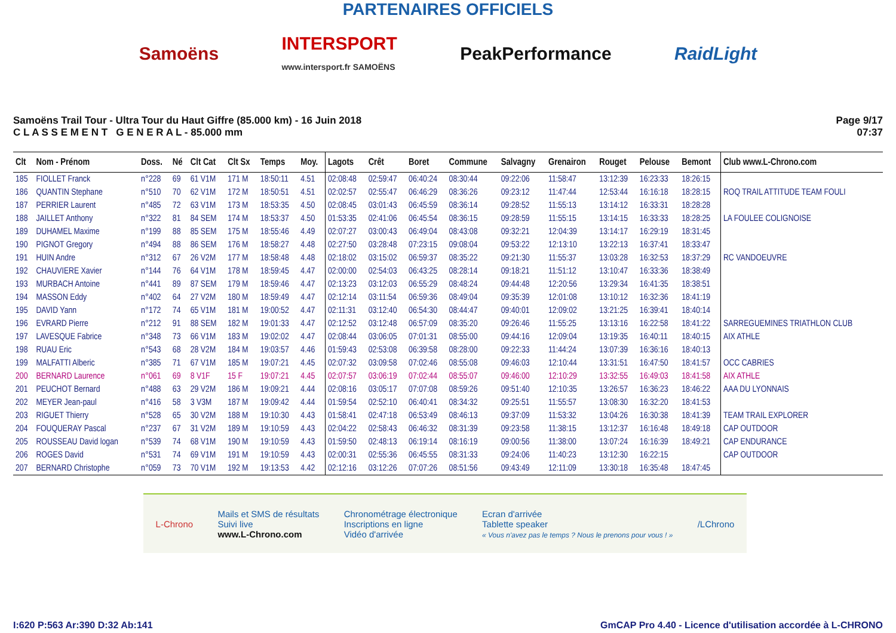PARTENAIRES OFFICIELS
Samoëns INTERSPORT
www.intersport.fr SAMOËNS PeakPerformance RaidLight
Samoëns Trail Tour - Ultra Tour du Haut Giffre (85.000 km) - 16 Juin 2018
C L A S S E M E N T G E N E R A L - 85.000 mm
Page 9/17
07:37
| Clt | Nom - Prénom | Doss. | Né | Clt Cat | Clt Sx | Temps | Moy. | Lagots | Crêt | Boret | Commune | Salvagny | Grenairon | Rouget | Pelouse | Bemont | Club www.L-Chrono.com |
| --- | --- | --- | --- | --- | --- | --- | --- | --- | --- | --- | --- | --- | --- | --- | --- | --- | --- |
| 185 | FIOLLET Franck | n°228 | 69 | 61 V1M | 171 M | 18:50:11 | 4.51 | 02:08:48 | 02:59:47 | 06:40:24 | 08:30:44 | 09:22:06 | 11:58:47 | 13:12:39 | 16:23:33 | 18:26:15 | |
| 186 | QUANTIN Stephane | n°510 | 70 | 62 V1M | 172 M | 18:50:51 | 4.51 | 02:02:57 | 02:55:47 | 06:46:29 | 08:36:26 | 09:23:12 | 11:47:44 | 12:53:44 | 16:16:18 | 18:28:15 | ROQ TRAIL ATTITUDE TEAM FOULI |
| 187 | PERRIER Laurent | n°485 | 72 | 63 V1M | 173 M | 18:53:35 | 4.50 | 02:08:45 | 03:01:43 | 06:45:59 | 08:36:14 | 09:28:52 | 11:55:13 | 13:14:12 | 16:33:31 | 18:28:28 | |
| 188 | JAILLET Anthony | n°322 | 81 | 84 SEM | 174 M | 18:53:37 | 4.50 | 01:53:35 | 02:41:06 | 06:45:54 | 08:36:15 | 09:28:59 | 11:55:15 | 13:14:15 | 16:33:33 | 18:28:25 | LA FOULEE COLIGNOISE |
| 189 | DUHAMEL Maxime | n°199 | 88 | 85 SEM | 175 M | 18:55:46 | 4.49 | 02:07:27 | 03:00:43 | 06:49:04 | 08:43:08 | 09:32:21 | 12:04:39 | 13:14:17 | 16:29:19 | 18:31:45 | |
| 190 | PIGNOT Gregory | n°494 | 88 | 86 SEM | 176 M | 18:58:27 | 4.48 | 02:27:50 | 03:28:48 | 07:23:15 | 09:08:04 | 09:53:22 | 12:13:10 | 13:22:13 | 16:37:41 | 18:33:47 | |
| 191 | HUIN Andre | n°312 | 67 | 26 V2M | 177 M | 18:58:48 | 4.48 | 02:18:02 | 03:15:02 | 06:59:37 | 08:35:22 | 09:21:30 | 11:55:37 | 13:03:28 | 16:32:53 | 18:37:29 | RC VANDOEUVRE |
| 192 | CHAUVIERE Xavier | n°144 | 76 | 64 V1M | 178 M | 18:59:45 | 4.47 | 02:00:00 | 02:54:03 | 06:43:25 | 08:28:14 | 09:18:21 | 11:51:12 | 13:10:47 | 16:33:36 | 18:38:49 | |
| 193 | MURBACH Antoine | n°441 | 89 | 87 SEM | 179 M | 18:59:46 | 4.47 | 02:13:23 | 03:12:03 | 06:55:29 | 08:48:24 | 09:44:48 | 12:20:56 | 13:29:34 | 16:41:35 | 18:38:51 | |
| 194 | MASSON Eddy | n°402 | 64 | 27 V2M | 180 M | 18:59:49 | 4.47 | 02:12:14 | 03:11:54 | 06:59:36 | 08:49:04 | 09:35:39 | 12:01:08 | 13:10:12 | 16:32:36 | 18:41:19 | |
| 195 | DAVID Yann | n°172 | 74 | 65 V1M | 181 M | 19:00:52 | 4.47 | 02:11:31 | 03:12:40 | 06:54:30 | 08:44:47 | 09:40:01 | 12:09:02 | 13:21:25 | 16:39:41 | 18:40:14 | |
| 196 | EVRARD Pierre | n°212 | 91 | 88 SEM | 182 M | 19:01:33 | 4.47 | 02:12:52 | 03:12:48 | 06:57:09 | 08:35:20 | 09:26:46 | 11:55:25 | 13:13:16 | 16:22:58 | 18:41:22 | SARREGUEMINES TRIATHLON CLUB |
| 197 | LAVESQUE Fabrice | n°348 | 73 | 66 V1M | 183 M | 19:02:02 | 4.47 | 02:08:44 | 03:06:05 | 07:01:31 | 08:55:00 | 09:44:16 | 12:09:04 | 13:19:35 | 16:40:11 | 18:40:15 | AIX ATHLE |
| 198 | RUAU Eric | n°543 | 68 | 28 V2M | 184 M | 19:03:57 | 4.46 | 01:59:43 | 02:53:08 | 06:39:58 | 08:28:00 | 09:22:33 | 11:44:24 | 13:07:39 | 16:36:16 | 18:40:13 | |
| 199 | MALFATTI Alberic | n°385 | 71 | 67 V1M | 185 M | 19:07:21 | 4.45 | 02:07:32 | 03:09:58 | 07:02:46 | 08:55:08 | 09:46:03 | 12:10:44 | 13:31:51 | 16:47:50 | 18:41:57 | OCC CABRIES |
| 200 | BERNARD Laurence | n°061 | 69 | 8 V1F | 15 F | 19:07:21 | 4.45 | 02:07:57 | 03:06:19 | 07:02:44 | 08:55:07 | 09:46:00 | 12:10:29 | 13:32:55 | 16:49:03 | 18:41:58 | AIX ATHLE |
| 201 | PEUCHOT Bernard | n°488 | 63 | 29 V2M | 186 M | 19:09:21 | 4.44 | 02:08:16 | 03:05:17 | 07:07:08 | 08:59:26 | 09:51:40 | 12:10:35 | 13:26:57 | 16:36:23 | 18:46:22 | AAA DU LYONNAIS |
| 202 | MEYER Jean-paul | n°416 | 58 | 3 V3M | 187 M | 19:09:42 | 4.44 | 01:59:54 | 02:52:10 | 06:40:41 | 08:34:32 | 09:25:51 | 11:55:57 | 13:08:30 | 16:32:20 | 18:41:53 | |
| 203 | RIGUET Thierry | n°528 | 65 | 30 V2M | 188 M | 19:10:30 | 4.43 | 01:58:41 | 02:47:18 | 06:53:49 | 08:46:13 | 09:37:09 | 11:53:32 | 13:04:26 | 16:30:38 | 18:41:39 | TEAM TRAIL EXPLORER |
| 204 | FOUQUERAY Pascal | n°237 | 67 | 31 V2M | 189 M | 19:10:59 | 4.43 | 02:04:22 | 02:58:43 | 06:46:32 | 08:31:39 | 09:23:58 | 11:38:15 | 13:12:37 | 16:16:48 | 18:49:18 | CAP OUTDOOR |
| 205 | ROUSSEAU David logan | n°539 | 74 | 68 V1M | 190 M | 19:10:59 | 4.43 | 01:59:50 | 02:48:13 | 06:19:14 | 08:16:19 | 09:00:56 | 11:38:00 | 13:07:24 | 16:16:39 | 18:49:21 | CAP ENDURANCE |
| 206 | ROGES David | n°531 | 74 | 69 V1M | 191 M | 19:10:59 | 4.43 | 02:00:31 | 02:55:36 | 06:45:55 | 08:31:33 | 09:24:06 | 11:40:23 | 13:12:30 | 16:22:15 | | CAP OUTDOOR |
| 207 | BERNARD Christophe | n°059 | 73 | 70 V1M | 192 M | 19:13:53 | 4.42 | 02:12:16 | 03:12:26 | 07:07:26 | 08:51:56 | 09:43:49 | 12:11:09 | 13:30:18 | 16:35:48 | 18:47:45 | |
L-Chrono Mails et SMS de résultats
Suivi live
www.L-Chrono.com Chronométrage électronique
Inscriptions en ligne
Vidéo d'arrivée Ecran d'arrivée
Tablette speaker
« Vous n'avez pas le temps ? Nous le prenons pour vous ! » /LChrono
I:620 P:563 Ar:390 D:32 Ab:141 GmCAP Pro 4.40 - Licence d'utilisation accordée à L-CHRONO